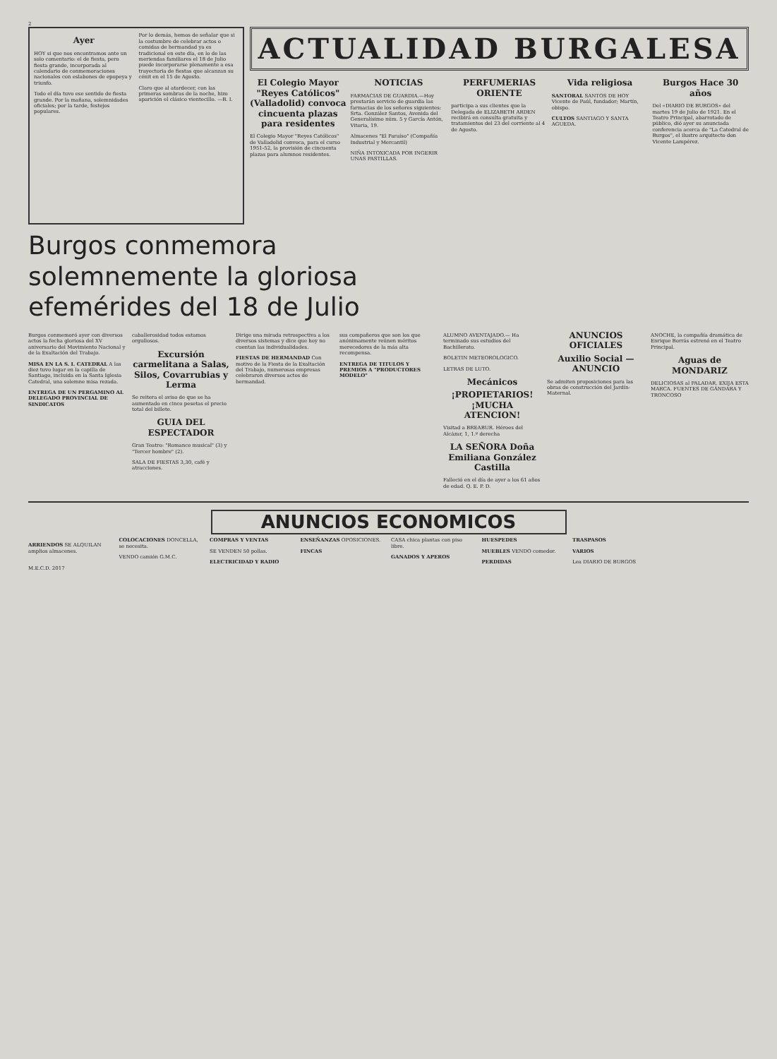2
Ayer
HOY si que nos encontramos ante un solo comentario: el de fiesta, pero fiesta grande, incorporada al calendario de conmemoraciones nacionales con eslabones de epopeya y triunfo.
Todo el día tuvo ese sentido de fiesta grande. Por la mañana, solemnidades oficiales; por la tarde, festejos populares.
Por lo demás, hemos de señalar que si la costumbre de celebrar actos o comidas de hermandad ya es tradicional en este día, en lo de las meriendas familiares el 18 de Julio puede incorporarse plenamente a esa trayectoria de fiestas que alcanzan su cénit en el 15 de Agosto.
Claro que al atardecer, con las primeras sombras de la noche, hizo aparición el clásico vientecillo. —B. I.
ACTUALIDAD BURGALESA
El Colegio Mayor "Reyes Católicos" (Valladolid) convoca cincuenta plazas para residentes
El Colegio Mayor "Reyes Católicos" de Valladolid convoca, para el curso 1951-52, la provisión de cincuenta plazas para alumnos residentes.
NOTICIAS
FARMACIAS DE GUARDIA.—Hoy prestarán servicio de guardia las farmacias de los señores siguientes: Srta. González Santos, Avenida del Generalísimo núm. 5 y García Antón, Vitoria, 19.
Almacenes "El Paraíso" (Compañía Industrial y Mercantil)
NIÑA INTOXICADA POR INGERIR UNAS PASTILLAS.
PERFUMERIAS ORIENTE
participa a sus clientes que la Delegada de ELIZABETH ARDEN recibirá en consulta gratuita y tratamientos del 23 del corriente al 4 de Agosto.
Vida religiosa
SANTORAL SANTOS DE HOY Vicente de Paúl, fundador; Martín, obispo.
CULTOS SANTIAGO Y SANTA AGUEDA.
Burgos Hace 30 años
Del «DIARIO DE BURGOS» del martes 19 de Julio de 1921. En el Teatro Principal, abarrotado de público, dió ayer su anunciada conferencia acerca de "La Catedral de Burgos", el ilustre arquitecto don Vicente Lampérez.
Burgos conmemora solemnemente la gloriosa efemérides del 18 de Julio
Burgos conmemoró ayer con diversos actos la fecha gloriosa del XV aniversario del Movimiento Nacional y de la Exaltación del Trabajo.
MISA EN LA S. I. CATEDRAL A las diez tuvo lugar en la capilla de Santiago, incluida en la Santa Iglesia Catedral, una solemne misa rezada.
ENTREGA DE UN PERGAMINO AL DELEGADO PROVINCIAL DE SINDICATOS
caballerosidad todos estamos orgullosos.
Excursión carmelitana a Salas, Silos, Covarrubias y Lerma
Se reitera el aviso de que se ha aumentado en cinco pesetas el precio total del billete.
GUIA DEL ESPECTADOR
Gran Teatro: "Romance musical" (3) y "Tercer hombre" (2).
SALA DE FIESTAS 3,30, café y atracciones.
Dirige una mirada retrospectiva a los diversos sistemas y dice que hoy no cuentan las individualidades.
FIESTAS DE HERMANDAD Con motivo de la Fiesta de la Exaltación del Trabajo, numerosas empresas celebraron diversos actos de hermandad.
sus compañeros que son los que anónimamente reúnen méritos merecedores de la más alta recompensa.
ENTREGA DE TITULOS Y PREMIOS A "PRODUCTORES MODELO"
ALUMNO AVENTAJADO.— Ha terminado sus estudios del Bachillerato.
BOLETIN METEOROLOGICO.
LETRAS DE LUTO.
Mecánicos
¡PROPIETARIOS! ¡MUCHA ATENCION!
Visitad a BREABUR. Héroes del Alcázar, 1, 1.º derecha
LA SEÑORA Doña Emiliana González Castilla
Falleció en el día de ayer a los 61 años de edad. Q. E. P. D.
ANUNCIOS OFICIALES
Auxilio Social — ANUNCIO
Se admiten proposiciones para las obras de construcción del Jardín-Maternal.
ANOCHE, la compañía dramática de Enrique Borrás estrenó en el Teatro Principal.
Aguas de MONDARIZ
DELICIOSAS al PALADAR. EXIJA ESTA MARCA. FUENTES DE GÁNDARA Y TRONCOSO
ANUNCIOS ECONOMICOS
ARRIENDOS SE ALQUILAN amplios almacenes.
COLOCACIONES DONCELLA, se necesita.
VENDO camión G.M.C.
COMPRAS Y VENTAS
SE VENDEN 50 pollas.
ELECTRICIDAD Y RADIO
ENSEÑANZAS OPOSICIONES.
FINCAS
CASA chica plantas con piso libre.
GANADOS Y APEROS
HUESPEDES
MUEBLES VENDO comedor.
PERDIDAS
TRASPASOS
VARIOS
Lea DIARIO DE BURGOS
M.E.C.D. 2017